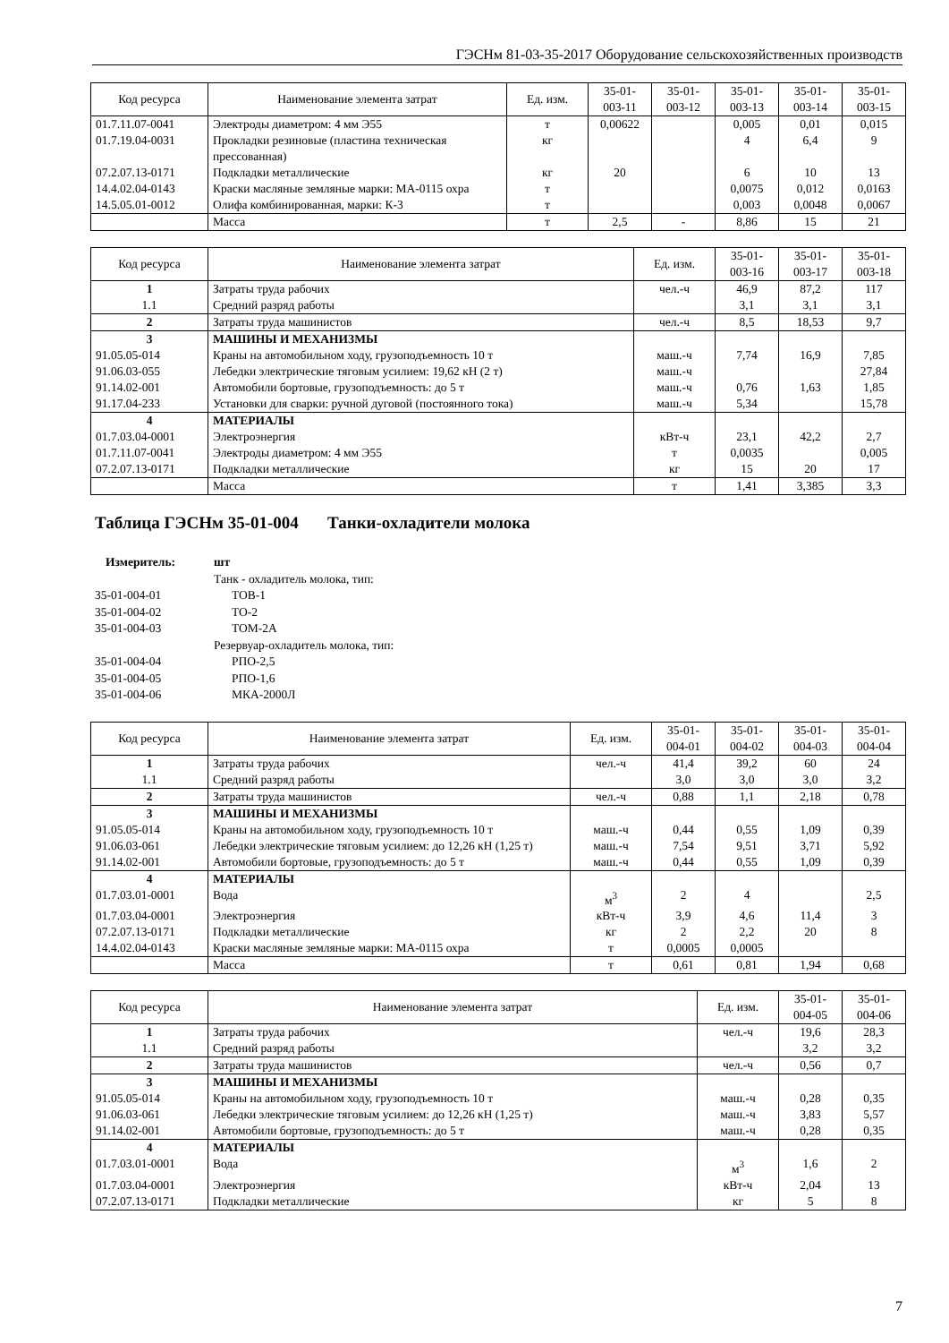ГЭСНм 81-03-35-2017 Оборудование сельскохозяйственных производств
| Код ресурса | Наименование элемента затрат | Ед. изм. | 35-01- 003-11 | 35-01- 003-12 | 35-01- 003-13 | 35-01- 003-14 | 35-01- 003-15 |
| --- | --- | --- | --- | --- | --- | --- | --- |
| 01.7.11.07-0041 | Электроды диаметром: 4 мм Э55 | т | 0,00622 | | 0,005 | 0,01 | 0,015 |
| 01.7.19.04-0031 | Прокладки резиновые (пластина техническая прессованная) | кг | | | 4 | 6,4 | 9 |
| 07.2.07.13-0171 | Подкладки металлические | кг | 20 | | 6 | 10 | 13 |
| 14.4.02.04-0143 | Краски масляные земляные марки: МА-0115 охра | т | | | 0,0075 | 0,012 | 0,0163 |
| 14.5.05.01-0012 | Олифа комбинированная, марки: К-3 | т | | | 0,003 | 0,0048 | 0,0067 |
| | Масса | т | 2,5 | - | 8,86 | 15 | 21 |
| Код ресурса | Наименование элемента затрат | Ед. изм. | 35-01- 003-16 | 35-01- 003-17 | 35-01- 003-18 |
| --- | --- | --- | --- | --- | --- |
| 1 | Затраты труда рабочих | чел.-ч | 46,9 | 87,2 | 117 |
| 1.1 | Средний разряд работы | | 3,1 | 3,1 | 3,1 |
| 2 | Затраты труда машинистов | чел.-ч | 8,5 | 18,53 | 9,7 |
| 3 | МАШИНЫ И МЕХАНИЗМЫ | | | | |
| 91.05.05-014 | Краны на автомобильном ходу, грузоподъемность 10 т | маш.-ч | 7,74 | 16,9 | 7,85 |
| 91.06.03-055 | Лебедки электрические тяговым усилием: 19,62 кН (2 т) | маш.-ч | | | 27,84 |
| 91.14.02-001 | Автомобили бортовые, грузоподъемность: до 5 т | маш.-ч | 0,76 | 1,63 | 1,85 |
| 91.17.04-233 | Установки для сварки: ручной дуговой (постоянного тока) | маш.-ч | 5,34 | | 15,78 |
| 4 | МАТЕРИАЛЫ | | | | |
| 01.7.03.04-0001 | Электроэнергия | кВт-ч | 23,1 | 42,2 | 2,7 |
| 01.7.11.07-0041 | Электроды диаметром: 4 мм Э55 | т | 0,0035 | | 0,005 |
| 07.2.07.13-0171 | Подкладки металлические | кг | 15 | 20 | 17 |
| | Масса | т | 1,41 | 3,385 | 3,3 |
Таблица ГЭСНм 35-01-004 Танки-охладители молока
Измеритель: шт
Танк - охладитель молока, тип:
35-01-004-01 ТОВ-1
35-01-004-02 ТО-2
35-01-004-03 ТОМ-2А
Резервуар-охладитель молока, тип:
35-01-004-04 РПО-2,5
35-01-004-05 РПО-1,6
35-01-004-06 МКА-2000Л
| Код ресурса | Наименование элемента затрат | Ед. изм. | 35-01- 004-01 | 35-01- 004-02 | 35-01- 004-03 | 35-01- 004-04 |
| --- | --- | --- | --- | --- | --- | --- |
| 1 | Затраты труда рабочих | чел.-ч | 41,4 | 39,2 | 60 | 24 |
| 1.1 | Средний разряд работы | | 3,0 | 3,0 | 3,0 | 3,2 |
| 2 | Затраты труда машинистов | чел.-ч | 0,88 | 1,1 | 2,18 | 0,78 |
| 3 | МАШИНЫ И МЕХАНИЗМЫ | | | | | |
| 91.05.05-014 | Краны на автомобильном ходу, грузоподъемность 10 т | маш.-ч | 0,44 | 0,55 | 1,09 | 0,39 |
| 91.06.03-061 | Лебедки электрические тяговым усилием: до 12,26 кН (1,25 т) | маш.-ч | 7,54 | 9,51 | 3,71 | 5,92 |
| 91.14.02-001 | Автомобили бортовые, грузоподъемность: до 5 т | маш.-ч | 0,44 | 0,55 | 1,09 | 0,39 |
| 4 | МАТЕРИАЛЫ | | | | | |
| 01.7.03.01-0001 | Вода | м<sup>3</sup> | 2 | 4 | | 2,5 |
| 01.7.03.04-0001 | Электроэнергия | кВт-ч | 3,9 | 4,6 | 11,4 | 3 |
| 07.2.07.13-0171 | Подкладки металлические | кг | 2 | 2,2 | 20 | 8 |
| 14.4.02.04-0143 | Краски масляные земляные марки: МА-0115 охра | т | 0,0005 | 0,0005 | | |
| | Масса | т | 0,61 | 0,81 | 1,94 | 0,68 |
| Код ресурса | Наименование элемента затрат | Ед. изм. | 35-01- 004-05 | 35-01- 004-06 |
| --- | --- | --- | --- | --- |
| 1 | Затраты труда рабочих | чел.-ч | 19,6 | 28,3 |
| 1.1 | Средний разряд работы | | 3,2 | 3,2 |
| 2 | Затраты труда машинистов | чел.-ч | 0,56 | 0,7 |
| 3 | МАШИНЫ И МЕХАНИЗМЫ | | | |
| 91.05.05-014 | Краны на автомобильном ходу, грузоподъемность 10 т | маш.-ч | 0,28 | 0,35 |
| 91.06.03-061 | Лебедки электрические тяговым усилием: до 12,26 кН (1,25 т) | маш.-ч | 3,83 | 5,57 |
| 91.14.02-001 | Автомобили бортовые, грузоподъемность: до 5 т | маш.-ч | 0,28 | 0,35 |
| 4 | МАТЕРИАЛЫ | | | |
| 01.7.03.01-0001 | Вода | м<sup>3</sup> | 1,6 | 2 |
| 01.7.03.04-0001 | Электроэнергия | кВт-ч | 2,04 | 13 |
| 07.2.07.13-0171 | Подкладки металлические | кг | 5 | 8 |
7